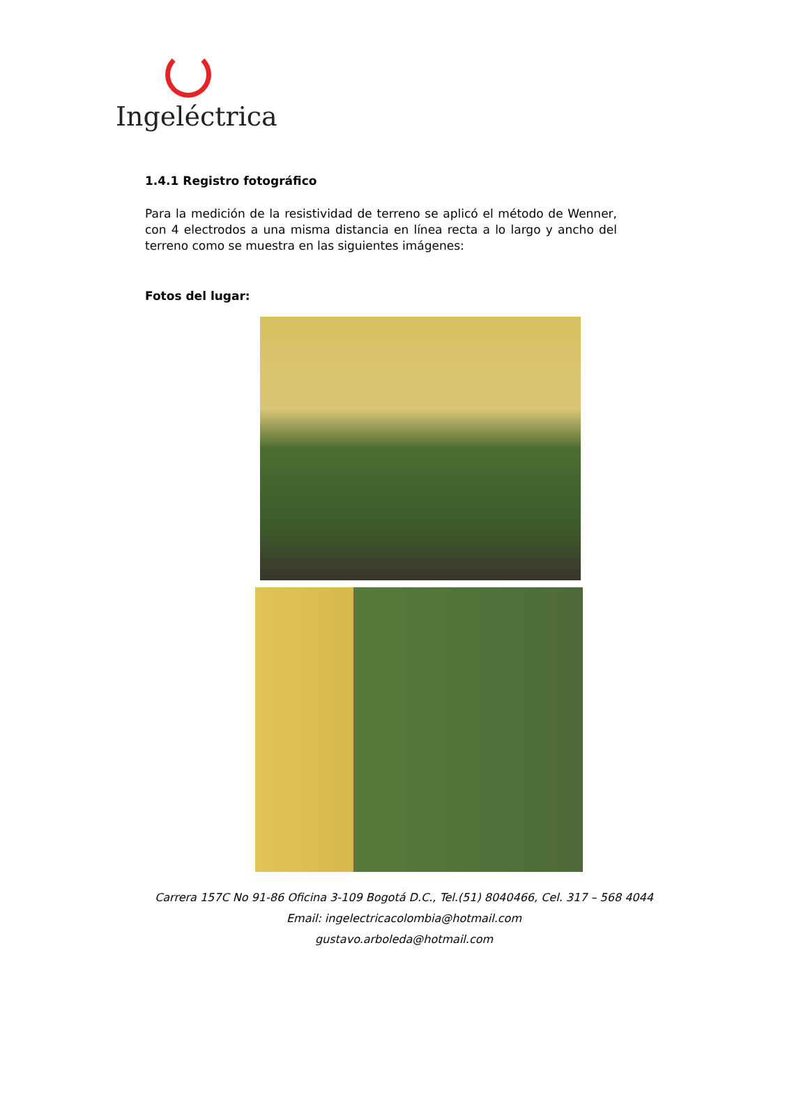Ingeléctrica
1.4.1 Registro fotográfico
Para la medición de la resistividad de terreno se aplicó el método de Wenner, con 4 electrodos a una misma distancia en línea recta a lo largo y ancho del terreno como se muestra en las siguientes imágenes:
Fotos del lugar:
Carrera 157C No 91-86 Oficina 3-109 Bogotá D.C., Tel.(51) 8040466, Cel. 317 – 568 4044
Email: ingelectricacolombia@hotmail.com
gustavo.arboleda@hotmail.com